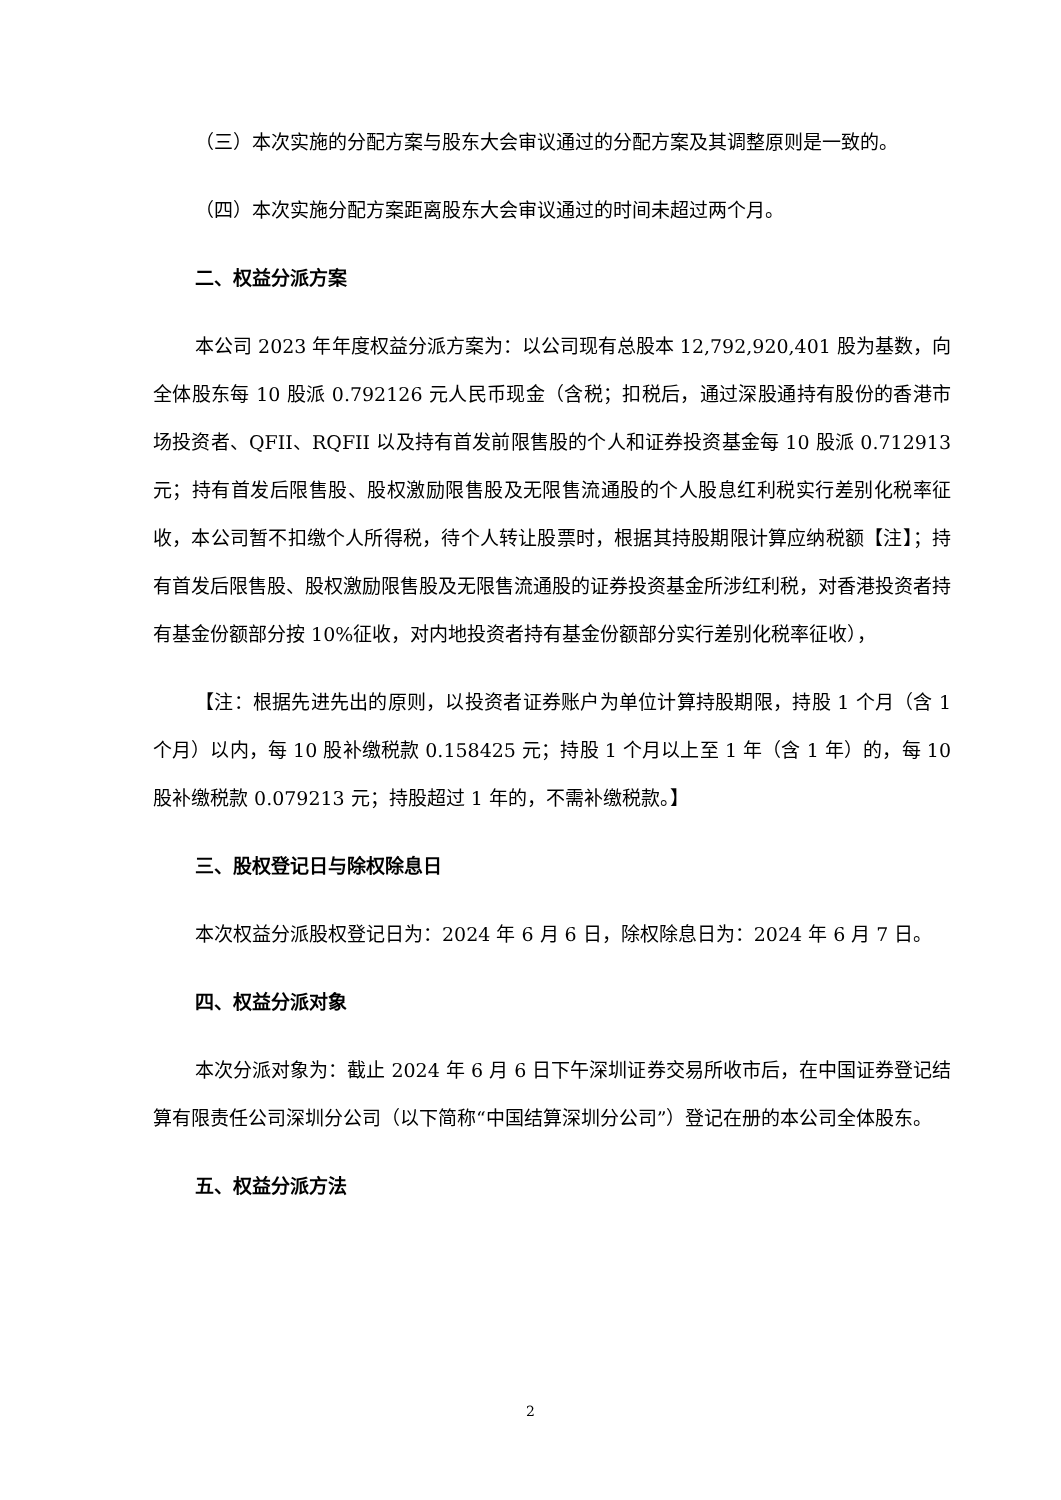（三）本次实施的分配方案与股东大会审议通过的分配方案及其调整原则是一致的。
（四）本次实施分配方案距离股东大会审议通过的时间未超过两个月。
二、权益分派方案
本公司 2023 年年度权益分派方案为：以公司现有总股本 12,792,920,401 股为基数，向全体股东每 10 股派 0.792126 元人民币现金（含税；扣税后，通过深股通持有股份的香港市场投资者、QFII、RQFII 以及持有首发前限售股的个人和证券投资基金每 10 股派 0.712913 元；持有首发后限售股、股权激励限售股及无限售流通股的个人股息红利税实行差别化税率征收，本公司暂不扣缴个人所得税，待个人转让股票时，根据其持股期限计算应纳税额【注】；持有首发后限售股、股权激励限售股及无限售流通股的证券投资基金所涉红利税，对香港投资者持有基金份额部分按 10%征收，对内地投资者持有基金份额部分实行差别化税率征收），
【注：根据先进先出的原则，以投资者证券账户为单位计算持股期限，持股 1 个月（含 1 个月）以内，每 10 股补缴税款 0.158425 元；持股 1 个月以上至 1 年（含 1 年）的，每 10 股补缴税款 0.079213 元；持股超过 1 年的，不需补缴税款。】
三、股权登记日与除权除息日
本次权益分派股权登记日为：2024 年 6 月 6 日，除权除息日为：2024 年 6 月 7 日。
四、权益分派对象
本次分派对象为：截止 2024 年 6 月 6 日下午深圳证券交易所收市后，在中国证券登记结算有限责任公司深圳分公司（以下简称“中国结算深圳分公司”）登记在册的本公司全体股东。
五、权益分派方法
2